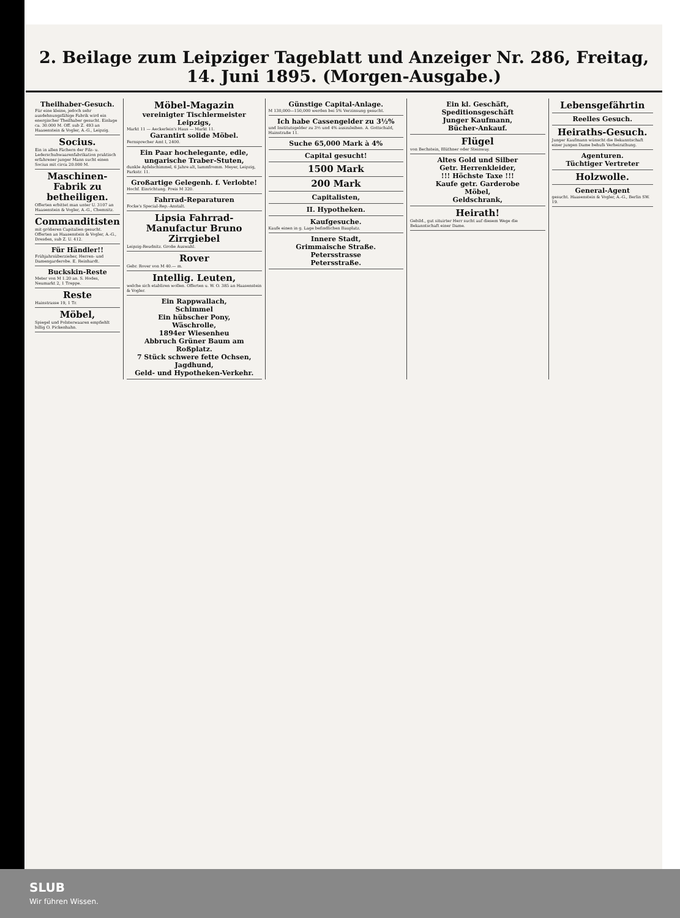2. Beilage zum Leipziger Tageblatt und Anzeiger Nr. 286, Freitag, 14. Juni 1895. (Morgen-Ausgabe.)
Theilhaber-Gesuch.
Für eine kleine, jedoch sehr ausdehnungsfähige Fabrik wird ein energischer Theilhaber gesucht. Einlage ca. 30.000 M. Off. sub Z. 493 an Haasenstein & Vogler, A.-G., Leipzig.
Socius.
Ein in allen Fächern der Filz- u. Lederschuhwaarenfabrikation praktisch erfahrener junger Mann sucht einen Socius mit circa 20.000 M.
Maschinen-Fabrik zu betheiligen.
Offerten erbittet man unter U. 3107 an Haasenstein & Vogler, A.-G., Chemnitz.
Commanditisten
mit größeren Capitalien gesucht. Offerten an Haasenstein & Vogler, A.-G., Dresden, sub Z. U. 412.
Für Händler!!
Frühjahrsüberzieher, Herren- und Damengarderobe. E. Reinhardt.
Buckskin-Reste
Meter von M 1.20 an. S. Hodes, Neumarkt 2, 1 Treppe.
Reste
Hainstrasse 19, 1 Tr.
Möbel,
Spiegel und Polsterwaaren empfiehlt billig O. Pickenhahn.
Möbel-Magazin
vereinigter Tischlermeister Leipzigs,
Markt 11 — Aeckerlein's Haus — Markt 11.
Garantirt solide Möbel.
Fernsprecher Amt I, 2400.
Ein Paar hochelegante, edle, ungarische Traber-Stuten,
dunkle Apfelschimmel, 6 Jahre alt, lammfromm. Meyer, Leipzig, Parkstr. 11.
Großartige Gelegenh. f. Verlobte!
Hochf. Einrichtung. Preis M 320.
Fahrrad-Reparaturen
Focke's Special-Rep.-Anstalt.
Lipsia Fahrrad-Manufactur Bruno Zirrgiebel
Leipzig-Reudnitz. Große Auswahl.
Rover
Gebr. Rover von M 40.— m.
Intellig. Leuten,
welche sich etabliren wollen. Offerten u. W. O. 385 an Haasenstein & Vogler.
Ein Rappwallach,
Schimmel
Ein hübscher Pony,
Wäschrolle,
1894er Wiesenheu
Abbruch Grüner Baum am Roßplatz.
7 Stück schwere fette Ochsen,
Jagdhund,
Geld- und Hypotheken-Verkehr.
Günstige Capital-Anlage.
M 130,000—150,000 werden bei 5% Verzinsung gesucht.
Ich habe Cassengelder zu 3½%
und Institutsgelder zu 3½ und 4% auszuleihen. A. Gottschald, Hainstraße 11.
Suche 65,000 Mark à 4%
Capital gesucht!
1500 Mark
200 Mark
Capitalisten,
II. Hypotheken.
Kaufgesuche.
Kaufe einen in g. Lage befindlichen Bauplatz.
Innere Stadt,
Grimmaische Straße.
Petersstrasse
Petersstraße.
Ein kl. Geschäft,
Speditionsgeschäft
Junger Kaufmann,
Bücher-Ankauf.
Flügel
von Bechstein, Blüthner oder Steinway.
Altes Gold und Silber
Getr. Herrenkleider,
!!! Höchste Taxe !!!
Kaufe getr. Garderobe
Möbel,
Geldschrank,
Heirath!
Gebild., gut situirter Herr sucht auf diesem Wege die Bekanntschaft einer Dame.
Lebensgefährtin
Reelles Gesuch.
Heiraths-Gesuch.
Junger Kaufmann wünscht die Bekanntschaft einer jungen Dame behufs Verheirathung.
Agenturen.
Tüchtiger Vertreter
Holzwolle.
General-Agent
gesucht. Haasenstein & Vogler, A.-G., Berlin SW. 19.
SLUB
Wir führen Wissen.